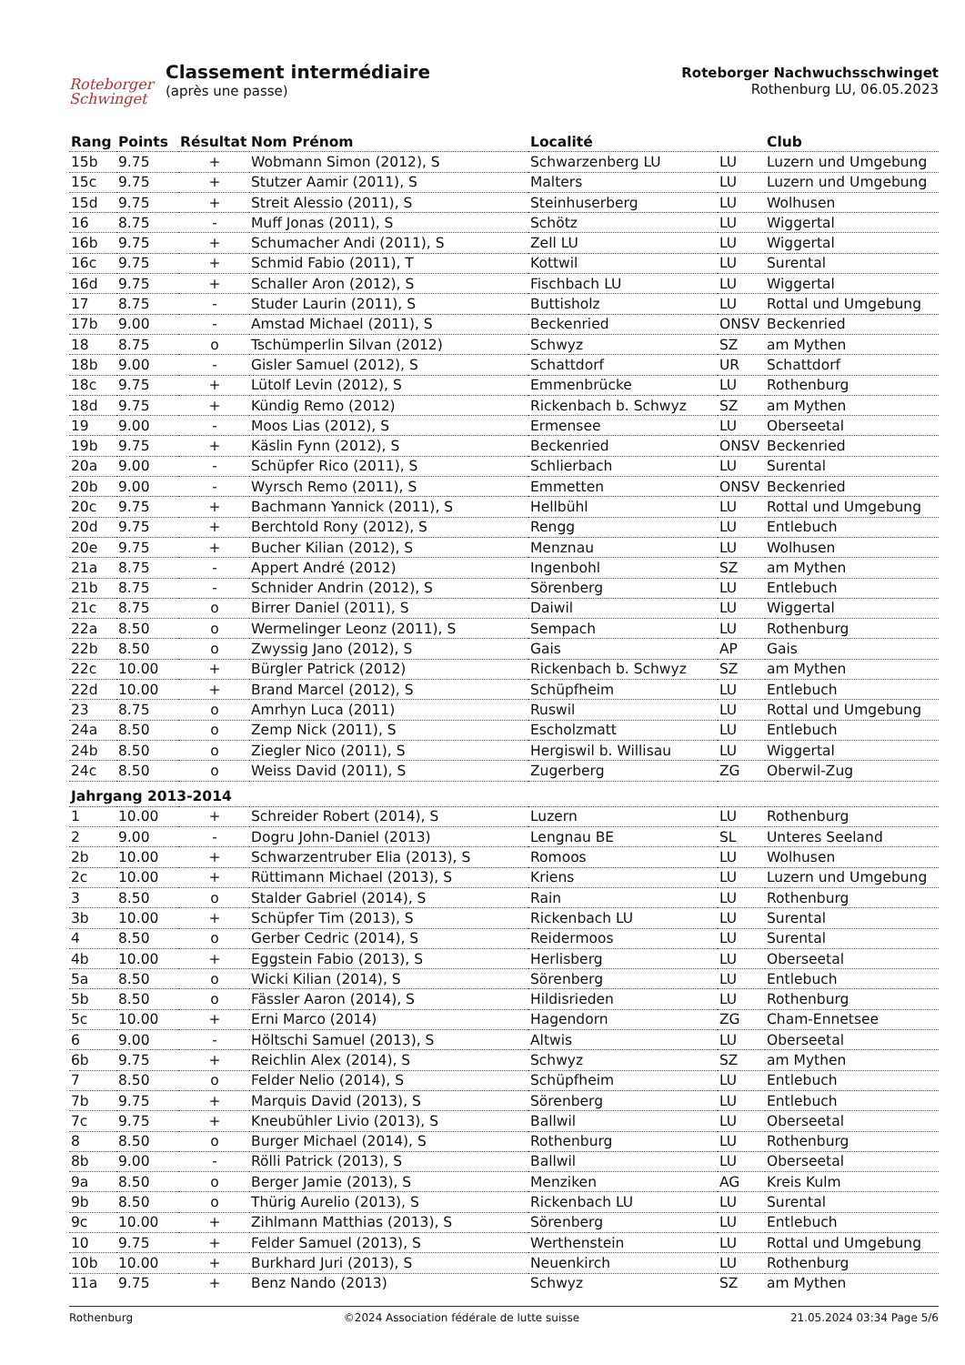Roteborger
Schwinget
Classement intermédiaire
(après une passe)
Roteborger Nachwuchsschwinget
Rothenburg LU, 06.05.2023
| Rang | Points | Résultat | Nom Prénom | Localité | | Club |
| --- | --- | --- | --- | --- | --- | --- |
| 15b | 9.75 | + | Wobmann Simon (2012), S | Schwarzenberg LU | LU | Luzern und Umgebung |
| 15c | 9.75 | + | Stutzer Aamir (2011), S | Malters | LU | Luzern und Umgebung |
| 15d | 9.75 | + | Streit Alessio (2011), S | Steinhuserberg | LU | Wolhusen |
| 16 | 8.75 | - | Muff Jonas (2011), S | Schötz | LU | Wiggertal |
| 16b | 9.75 | + | Schumacher Andi (2011), S | Zell LU | LU | Wiggertal |
| 16c | 9.75 | + | Schmid Fabio (2011), T | Kottwil | LU | Surental |
| 16d | 9.75 | + | Schaller Aron (2012), S | Fischbach LU | LU | Wiggertal |
| 17 | 8.75 | - | Studer Laurin (2011), S | Buttisholz | LU | Rottal und Umgebung |
| 17b | 9.00 | - | Amstad Michael (2011), S | Beckenried | ONSV | Beckenried |
| 18 | 8.75 | o | Tschümperlin Silvan (2012) | Schwyz | SZ | am Mythen |
| 18b | 9.00 | - | Gisler Samuel (2012), S | Schattdorf | UR | Schattdorf |
| 18c | 9.75 | + | Lütolf Levin (2012), S | Emmenbrücke | LU | Rothenburg |
| 18d | 9.75 | + | Kündig Remo (2012) | Rickenbach b. Schwyz | SZ | am Mythen |
| 19 | 9.00 | - | Moos Lias (2012), S | Ermensee | LU | Oberseetal |
| 19b | 9.75 | + | Käslin Fynn (2012), S | Beckenried | ONSV | Beckenried |
| 20a | 9.00 | - | Schüpfer Rico (2011), S | Schlierbach | LU | Surental |
| 20b | 9.00 | - | Wyrsch Remo (2011), S | Emmetten | ONSV | Beckenried |
| 20c | 9.75 | + | Bachmann Yannick (2011), S | Hellbühl | LU | Rottal und Umgebung |
| 20d | 9.75 | + | Berchtold Rony (2012), S | Rengg | LU | Entlebuch |
| 20e | 9.75 | + | Bucher Kilian (2012), S | Menznau | LU | Wolhusen |
| 21a | 8.75 | - | Appert André (2012) | Ingenbohl | SZ | am Mythen |
| 21b | 8.75 | - | Schnider Andrin (2012), S | Sörenberg | LU | Entlebuch |
| 21c | 8.75 | o | Birrer Daniel (2011), S | Daiwil | LU | Wiggertal |
| 22a | 8.50 | o | Wermelinger Leonz (2011), S | Sempach | LU | Rothenburg |
| 22b | 8.50 | o | Zwyssig Jano (2012), S | Gais | AP | Gais |
| 22c | 10.00 | + | Bürgler Patrick (2012) | Rickenbach b. Schwyz | SZ | am Mythen |
| 22d | 10.00 | + | Brand Marcel (2012), S | Schüpfheim | LU | Entlebuch |
| 23 | 8.75 | o | Amrhyn Luca (2011) | Ruswil | LU | Rottal und Umgebung |
| 24a | 8.50 | o | Zemp Nick (2011), S | Escholzmatt | LU | Entlebuch |
| 24b | 8.50 | o | Ziegler Nico (2011), S | Hergiswil b. Willisau | LU | Wiggertal |
| 24c | 8.50 | o | Weiss David (2011), S | Zugerberg | ZG | Oberwil-Zug |
| Jahrgang 2013-2014 | | | | | | |
| 1 | 10.00 | + | Schreider Robert (2014), S | Luzern | LU | Rothenburg |
| 2 | 9.00 | - | Dogru John-Daniel (2013) | Lengnau BE | SL | Unteres Seeland |
| 2b | 10.00 | + | Schwarzentruber Elia (2013), S | Romoos | LU | Wolhusen |
| 2c | 10.00 | + | Rüttimann Michael (2013), S | Kriens | LU | Luzern und Umgebung |
| 3 | 8.50 | o | Stalder Gabriel (2014), S | Rain | LU | Rothenburg |
| 3b | 10.00 | + | Schüpfer Tim (2013), S | Rickenbach LU | LU | Surental |
| 4 | 8.50 | o | Gerber Cedric (2014), S | Reidermoos | LU | Surental |
| 4b | 10.00 | + | Eggstein Fabio (2013), S | Herlisberg | LU | Oberseetal |
| 5a | 8.50 | o | Wicki Kilian (2014), S | Sörenberg | LU | Entlebuch |
| 5b | 8.50 | o | Fässler Aaron (2014), S | Hildisrieden | LU | Rothenburg |
| 5c | 10.00 | + | Erni Marco (2014) | Hagendorn | ZG | Cham-Ennetsee |
| 6 | 9.00 | - | Höltschi Samuel (2013), S | Altwis | LU | Oberseetal |
| 6b | 9.75 | + | Reichlin Alex (2014), S | Schwyz | SZ | am Mythen |
| 7 | 8.50 | o | Felder Nelio (2014), S | Schüpfheim | LU | Entlebuch |
| 7b | 9.75 | + | Marquis David (2013), S | Sörenberg | LU | Entlebuch |
| 7c | 9.75 | + | Kneubühler Livio (2013), S | Ballwil | LU | Oberseetal |
| 8 | 8.50 | o | Burger Michael (2014), S | Rothenburg | LU | Rothenburg |
| 8b | 9.00 | - | Rölli Patrick (2013), S | Ballwil | LU | Oberseetal |
| 9a | 8.50 | o | Berger Jamie (2013), S | Menziken | AG | Kreis Kulm |
| 9b | 8.50 | o | Thürig Aurelio (2013), S | Rickenbach LU | LU | Surental |
| 9c | 10.00 | + | Zihlmann Matthias (2013), S | Sörenberg | LU | Entlebuch |
| 10 | 9.75 | + | Felder Samuel (2013), S | Werthenstein | LU | Rottal und Umgebung |
| 10b | 10.00 | + | Burkhard Juri (2013), S | Neuenkirch | LU | Rothenburg |
| 11a | 9.75 | + | Benz Nando (2013) | Schwyz | SZ | am Mythen |
Rothenburg ©2024 Association fédérale de lutte suisse 21.05.2024 03:34 Page 5/6